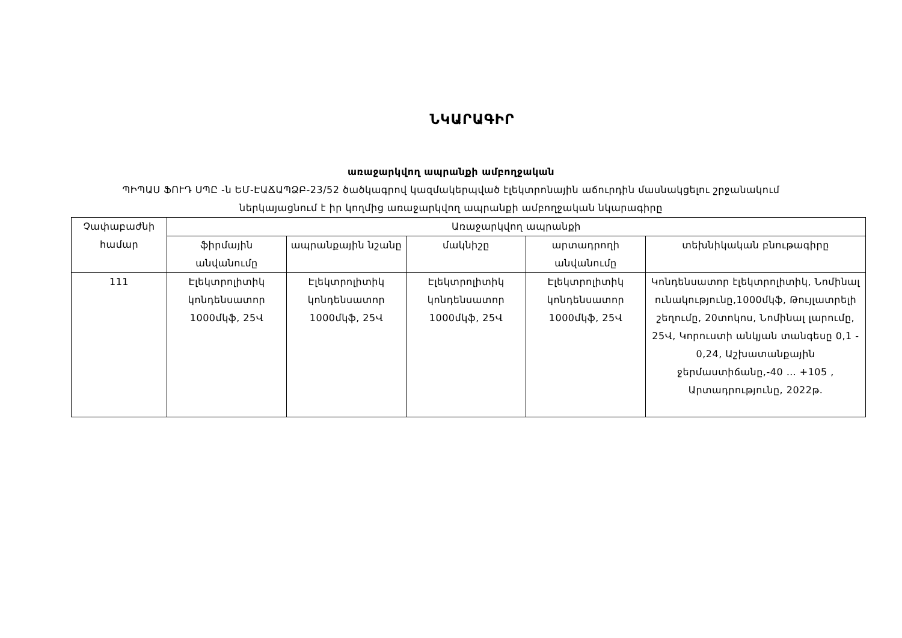ՆԿԱՐԱԳԻՐ
առաջարկվող ապրանքի ամբողջական
ՊԻՊԱՍ ՖՈՒԴ ՍՊԸ -ն ԵՄ-ԷԱՃԱՊՁԲ-23/52 ծածկագրով կազմակերպված էլեկտրոնային աճուրդին մասնակցելու շրջանակում
ներկայացնում է իր կողմից առաջարկվող ապրանքի ամբողջական նկարագիրը
| Չափաբաժնի համար | Առաջարկվող ապրանքի | | | | |
| --- | --- | --- | --- | --- | --- |
| | ֆիրմային անվանումը | ապրանքային նշանը | մակնիշը | արտադրողի անվանումը | տեխնիկական բնութագիրը |
| 111 | Էլեկտրոլիտիկ կոնդենսատոր 1000մկֆ, 25Վ | Էլեկտրոլիտիկ կոնդենսատոր 1000մկֆ, 25Վ | Էլեկտրոլիտիկ կոնդենսատոր 1000մկֆ, 25Վ | Էլեկտրոլիտիկ կոնդենսատոր 1000մկֆ, 25Վ | Կոնդենսատոր էլեկտրոլիտիկ, Նոմինալ ունակությունը,1000մկֆ, Թույլատրելի շեղումը, 20տոկոս, Նոմինալ լարումը, 25Վ, Կորուստի անկյան տանգեսը 0,1 - 0,24, Աշխատանքային ջերմաստիճանը,-40 … +105 , Արտադրությունը, 2022թ. |